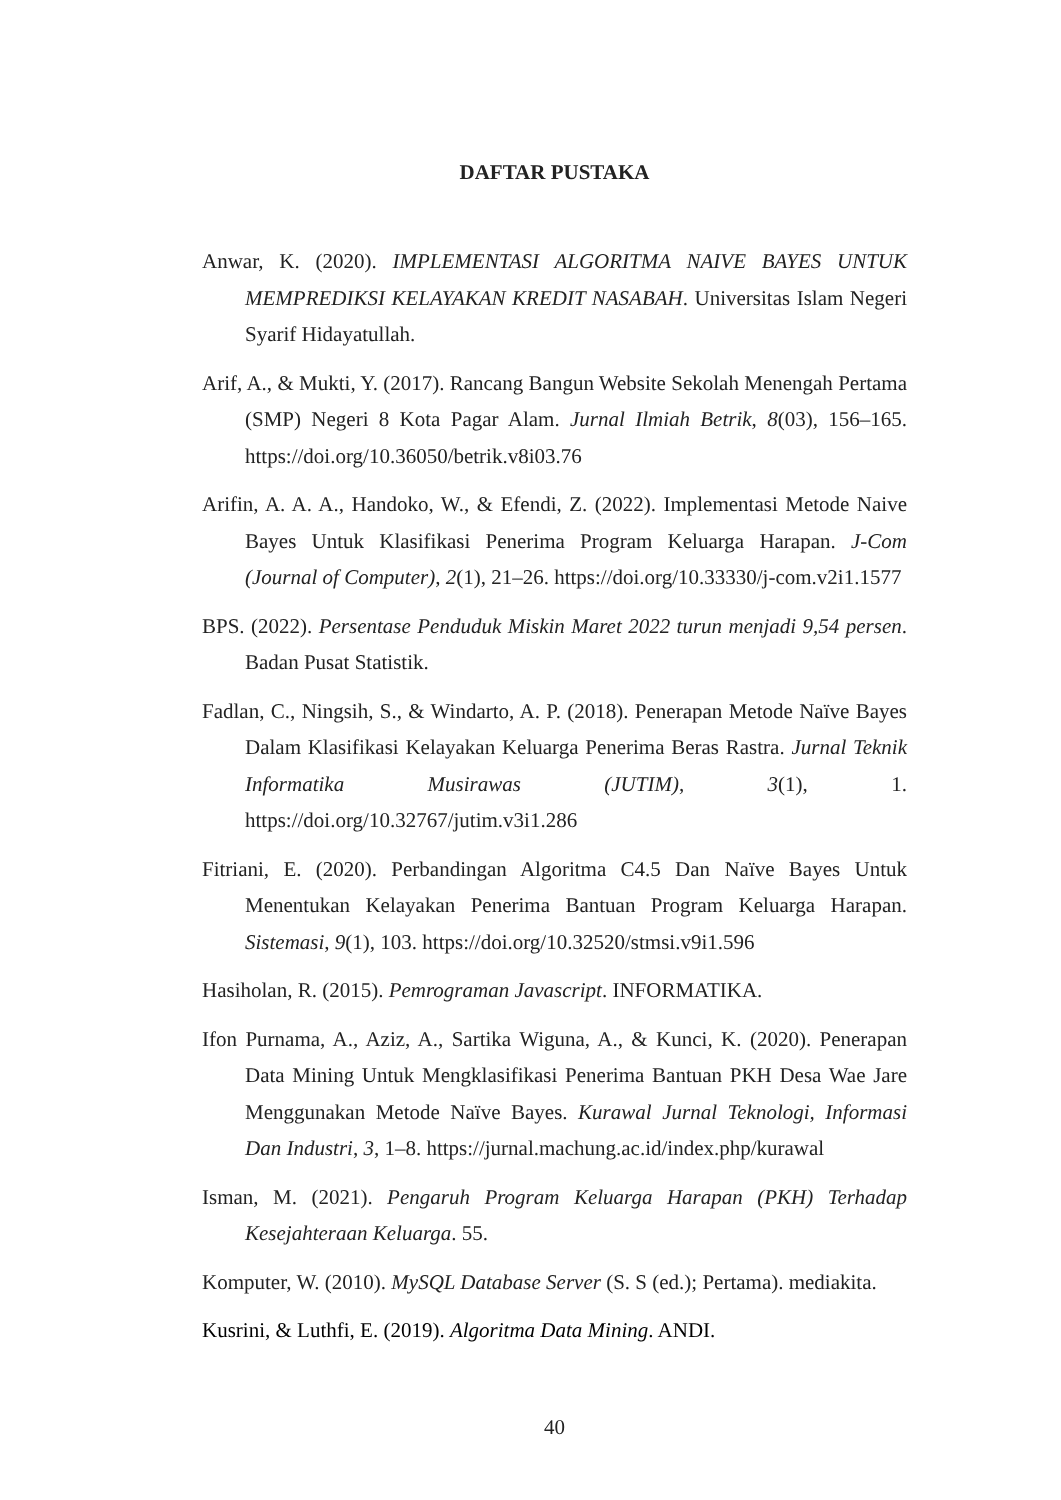DAFTAR PUSTAKA
Anwar, K. (2020). IMPLEMENTASI ALGORITMA NAIVE BAYES UNTUK MEMPREDIKSI KELAYAKAN KREDIT NASABAH. Universitas Islam Negeri Syarif Hidayatullah.
Arif, A., & Mukti, Y. (2017). Rancang Bangun Website Sekolah Menengah Pertama (SMP) Negeri 8 Kota Pagar Alam. Jurnal Ilmiah Betrik, 8(03), 156–165. https://doi.org/10.36050/betrik.v8i03.76
Arifin, A. A. A., Handoko, W., & Efendi, Z. (2022). Implementasi Metode Naive Bayes Untuk Klasifikasi Penerima Program Keluarga Harapan. J-Com (Journal of Computer), 2(1), 21–26. https://doi.org/10.33330/j-com.v2i1.1577
BPS. (2022). Persentase Penduduk Miskin Maret 2022 turun menjadi 9,54 persen. Badan Pusat Statistik.
Fadlan, C., Ningsih, S., & Windarto, A. P. (2018). Penerapan Metode Naïve Bayes Dalam Klasifikasi Kelayakan Keluarga Penerima Beras Rastra. Jurnal Teknik Informatika Musirawas (JUTIM), 3(1), 1. https://doi.org/10.32767/jutim.v3i1.286
Fitriani, E. (2020). Perbandingan Algoritma C4.5 Dan Naïve Bayes Untuk Menentukan Kelayakan Penerima Bantuan Program Keluarga Harapan. Sistemasi, 9(1), 103. https://doi.org/10.32520/stmsi.v9i1.596
Hasiholan, R. (2015). Pemrograman Javascript. INFORMATIKA.
Ifon Purnama, A., Aziz, A., Sartika Wiguna, A., & Kunci, K. (2020). Penerapan Data Mining Untuk Mengklasifikasi Penerima Bantuan PKH Desa Wae Jare Menggunakan Metode Naïve Bayes. Kurawal Jurnal Teknologi, Informasi Dan Industri, 3, 1–8. https://jurnal.machung.ac.id/index.php/kurawal
Isman, M. (2021). Pengaruh Program Keluarga Harapan (PKH) Terhadap Kesejahteraan Keluarga. 55.
Komputer, W. (2010). MySQL Database Server (S. S (ed.); Pertama). mediakita.
Kusrini, & Luthfi, E. (2019). Algoritma Data Mining. ANDI.
40